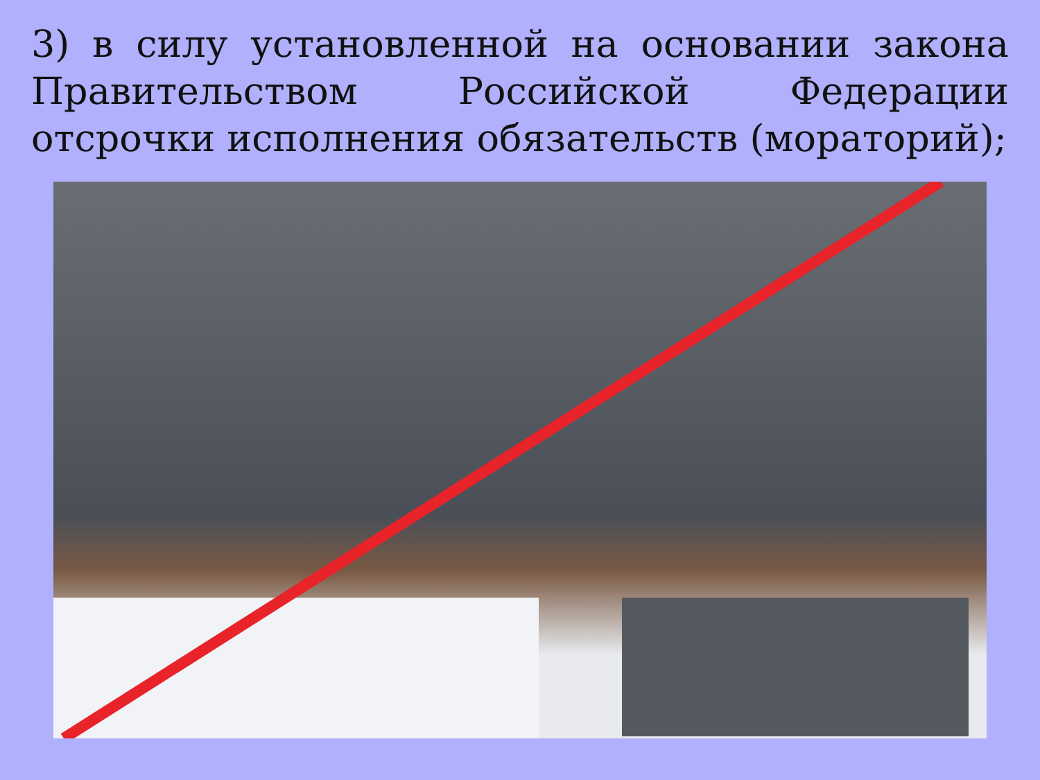3) в силу установленной на основании закона Правительством Российской Федерации отсрочки исполнения обязательств (мораторий);